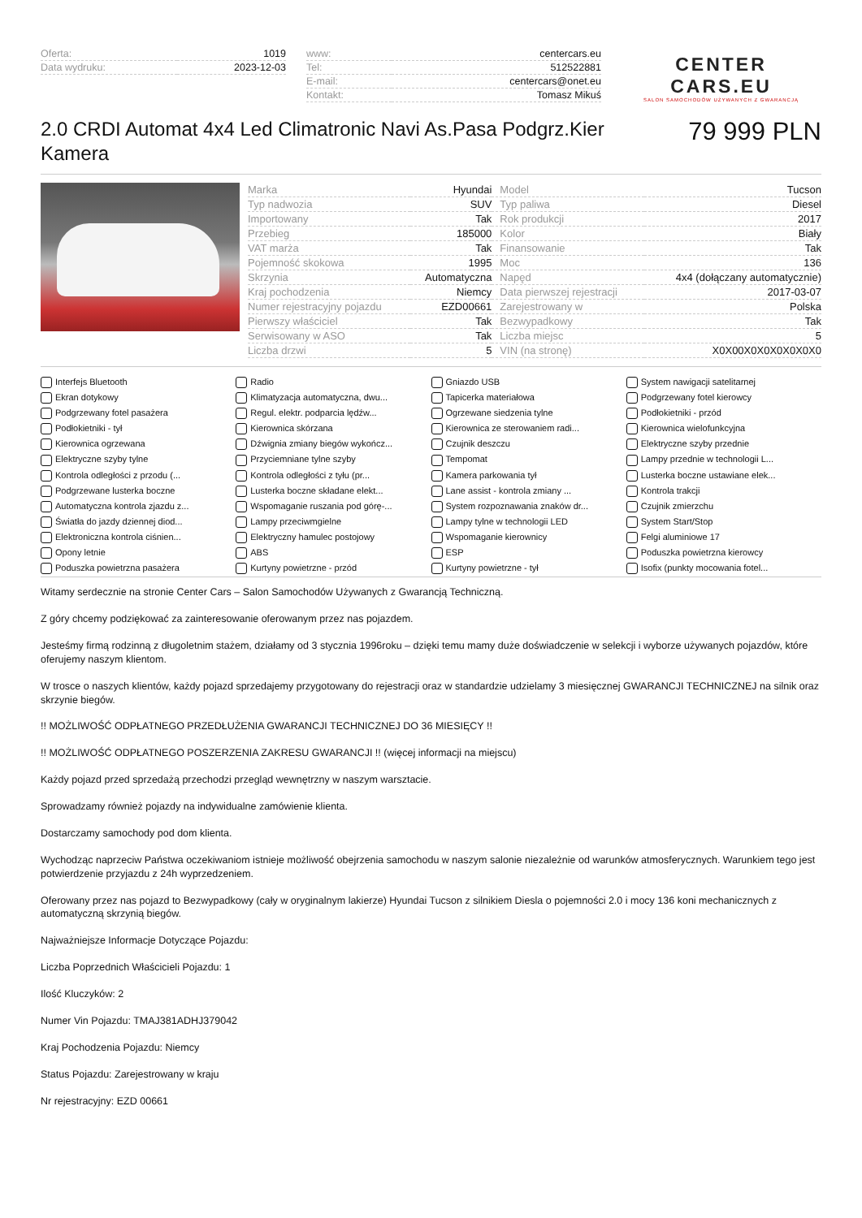| Oferta: | 1019 |
| Data wydruku: | 2023-12-03 |
| www: | centercars.eu |
| Tel: | 512522881 |
| E-mail: | centercars@onet.eu |
| Kontakt: | Tomasz Mikuś |
CENTER CARS.EU
SALON SAMOCHODÓW UŻYWANYCH Z GWARANCJĄ
2.0 CRDI Automat 4x4 Led Climatronic Navi As.Pasa Podgrz.Kier Kamera
79 999 PLN
| Marka | Hyundai | Model | Tucson |
| Typ nadwozia | SUV | Typ paliwa | Diesel |
| Importowany | Tak | Rok produkcji | 2017 |
| Przebieg | 185000 | Kolor | Biały |
| VAT marża | Tak | Finansowanie | Tak |
| Pojemność skokowa | 1995 | Moc | 136 |
| Skrzynia | Automatyczna | Napęd | 4x4 (dołączany automatycznie) |
| Kraj pochodzenia | Niemcy | Data pierwszej rejestracji | 2017-03-07 |
| Numer rejestracyjny pojazdu | EZD00661 | Zarejestrowany w | Polska |
| Pierwszy właściciel | Tak | Bezwypadkowy | Tak |
| Serwisowany w ASO | Tak | Liczba miejsc | 5 |
| Liczba drzwi | 5 | VIN (na stronę) | X0X00X0X0X0X0X0X0 |
| Interfejs Bluetooth | Radio | Gniazdo USB | System nawigacji satelitarnej |
| Ekran dotykowy | Klimatyzacja automatyczna, dwu... | Tapicerka materiałowa | Podgrzewany fotel kierowcy |
| Podgrzewany fotel pasażera | Regul. elektr. podparcia lędźw... | Ogrzewane siedzenia tylne | Podłokietniki - przód |
| Podłokietniki - tył | Kierownica skórzana | Kierownica ze sterowaniem radi... | Kierownica wielofunkcyjna |
| Kierownica ogrzewana | Dźwignia zmiany biegów wykończ... | Czujnik deszczu | Elektryczne szyby przednie |
| Elektryczne szyby tylne | Przyciemniane tylne szyby | Tempomat | Lampy przednie w technologii L... |
| Kontrola odległości z przodu (... | Kontrola odległości z tyłu (pr... | Kamera parkowania tył | Lusterka boczne ustawiane elek... |
| Podgrzewane lusterka boczne | Lusterka boczne składane elekt... | Lane assist - kontrola zmiany ... | Kontrola trakcji |
| Automatyczna kontrola zjazdu z... | Wspomaganie ruszania pod górę-... | System rozpoznawania znaków dr... | Czujnik zmierzchu |
| Światła do jazdy dziennej diod... | Lampy przeciwmgielne | Lampy tylne w technologii LED | System Start/Stop |
| Elektroniczna kontrola ciśnien... | Elektryczny hamulec postojowy | Wspomaganie kierownicy | Felgi aluminiowe 17 |
| Opony letnie | ABS | ESP | Poduszka powietrzna kierowcy |
| Poduszka powietrzna pasażera | Kurtyny powietrzne - przód | Kurtyny powietrzne - tył | Isofix (punkty mocowania fotel... |
Witamy serdecznie na stronie Center Cars – Salon Samochodów Używanych z Gwarancją Techniczną.
Z góry chcemy podziękować za zainteresowanie oferowanym przez nas pojazdem.
Jesteśmy firmą rodzinną z długoletnim stażem, działamy od 3 stycznia 1996roku – dzięki temu mamy duże doświadczenie w selekcji i wyborze używanych pojazdów, które oferujemy naszym klientom.
W trosce o naszych klientów, każdy pojazd sprzedajemy przygotowany do rejestracji oraz w standardzie udzielamy 3 miesięcznej GWARANCJI TECHNICZNEJ na silnik oraz skrzynie biegów.
!! MOŻLIWOŚĆ ODPŁATNEGO PRZEDŁUŻENIA GWARANCJI TECHNICZNEJ DO 36 MIESIĘCY !!
!! MOŻLIWOŚĆ ODPŁATNEGO POSZERZENIA ZAKRESU GWARANCJI !! (więcej informacji na miejscu)
Każdy pojazd przed sprzedażą przechodzi przegląd wewnętrzny w naszym warsztacie.
Sprowadzamy również pojazdy na indywidualne zamówienie klienta.
Dostarczamy samochody pod dom klienta.
Wychodząc naprzeciw Państwa oczekiwaniom istnieje możliwość obejrzenia samochodu w naszym salonie niezależnie od warunków atmosferycznych. Warunkiem tego jest potwierdzenie przyjazdu z 24h wyprzedzeniem.
Oferowany przez nas pojazd to Bezwypadkowy (cały w oryginalnym lakierze) Hyundai Tucson z silnikiem Diesla o pojemności 2.0 i mocy 136 koni mechanicznych z automatyczną skrzynią biegów.
Najważniejsze Informacje Dotyczące Pojazdu:
Liczba Poprzednich Właścicieli Pojazdu: 1
Ilość Kluczyków: 2
Numer Vin Pojazdu: TMAJ381ADHJ379042
Kraj Pochodzenia Pojazdu: Niemcy
Status Pojazdu: Zarejestrowany w kraju
Nr rejestracyjny: EZD 00661